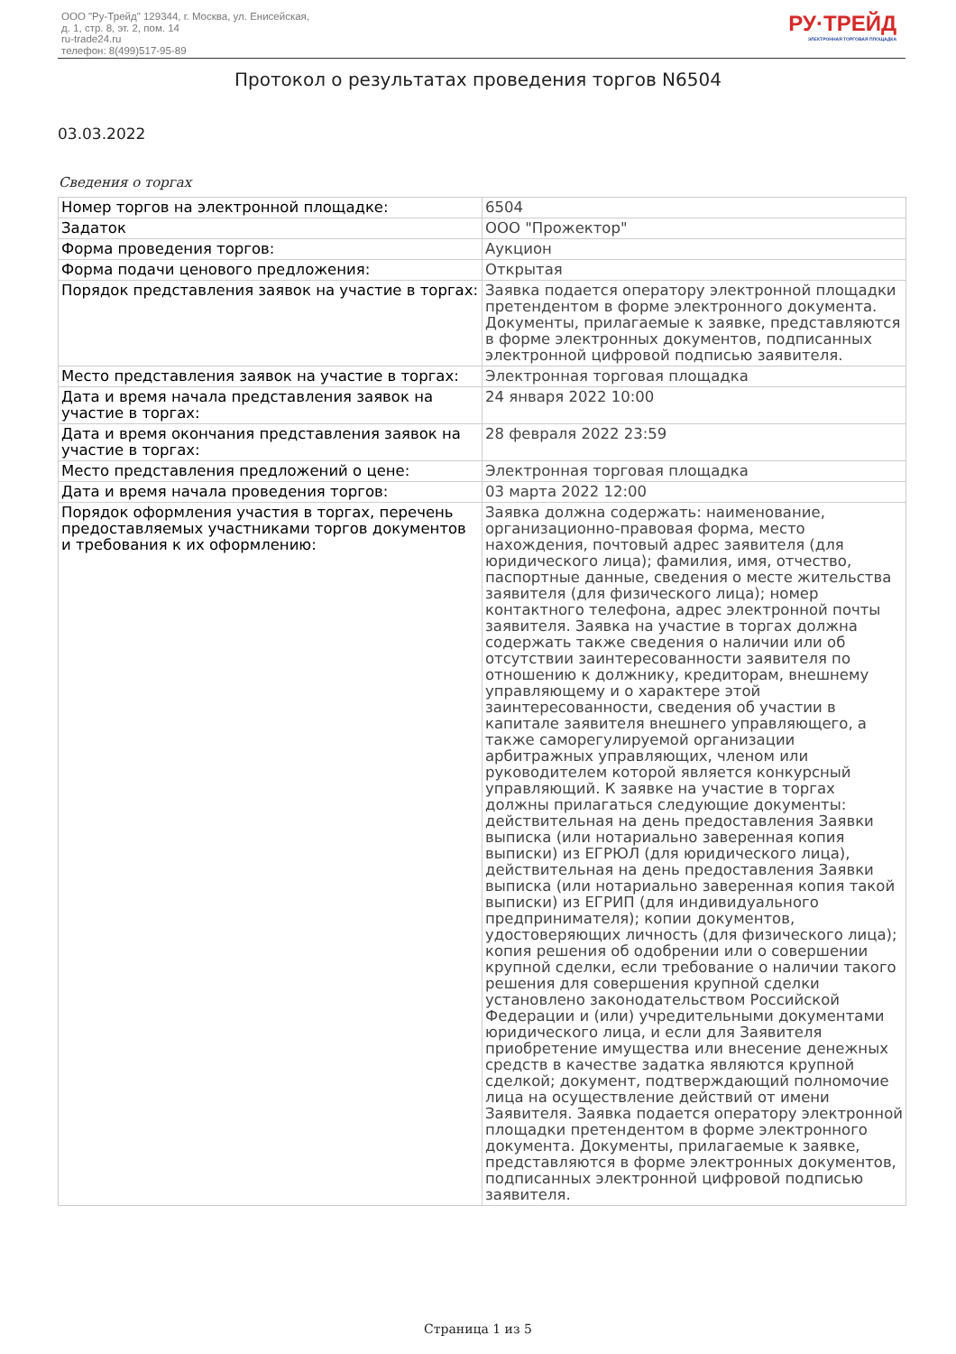ООО "Ру-Трейд" 129344, г. Москва, ул. Енисейская,
д. 1, стр. 8, эт. 2, пом. 14
ru-trade24.ru
телефон: 8(499)517-95-89
РУ·ТРЕЙД
ЭЛЕКТРОННАЯ ТОРГОВАЯ ПЛОЩАДКА
Протокол о результатах проведения торгов N6504
03.03.2022
Сведения о торгах
| Номер торгов на электронной площадке: | 6504 |
| Задаток | ООО "Прожектор" |
| Форма проведения торгов: | Аукцион |
| Форма подачи ценового предложения: | Открытая |
| Порядок представления заявок на участие в торгах: | Заявка подается оператору электронной площадки претендентом в форме электронного документа. Документы, прилагаемые к заявке, представляются в форме электронных документов, подписанных электронной цифровой подписью заявителя. |
| Место представления заявок на участие в торгах: | Электронная торговая площадка |
| Дата и время начала представления заявок на участие в торгах: | 24 января 2022 10:00 |
| Дата и время окончания представления заявок на участие в торгах: | 28 февраля 2022 23:59 |
| Место представления предложений о цене: | Электронная торговая площадка |
| Дата и время начала проведения торгов: | 03 марта 2022 12:00 |
| Порядок оформления участия в торгах, перечень предоставляемых участниками торгов документов и требования к их оформлению: | Заявка должна содержать: наименование, организационно-правовая форма, место нахождения, почтовый адрес заявителя (для юридического лица); фамилия, имя, отчество, паспортные данные, сведения о месте жительства заявителя (для физического лица); номер контактного телефона, адрес электронной почты заявителя. Заявка на участие в торгах должна содержать также сведения о наличии или об отсутствии заинтересованности заявителя по отношению к должнику, кредиторам, внешнему управляющему и о характере этой заинтересованности, сведения об участии в капитале заявителя внешнего управляющего, а также саморегулируемой организации арбитражных управляющих, членом или руководителем которой является конкурсный управляющий. К заявке на участие в торгах должны прилагаться следующие документы: действительная на день предоставления Заявки выписка (или нотариально заверенная копия выписки) из ЕГРЮЛ (для юридического лица), действительная на день предоставления Заявки выписка (или нотариально заверенная копия такой выписки) из ЕГРИП (для индивидуального предпринимателя); копии документов, удостоверяющих личность (для физического лица); копия решения об одобрении или о совершении крупной сделки, если требование о наличии такого решения для совершения крупной сделки установлено законодательством Российской Федерации и (или) учредительными документами юридического лица, и если для Заявителя приобретение имущества или внесение денежных средств в качестве задатка являются крупной сделкой; документ, подтверждающий полномочие лица на осуществление действий от имени Заявителя. Заявка подается оператору электронной площадки претендентом в форме электронного документа. Документы, прилагаемые к заявке, представляются в форме электронных документов, подписанных электронной цифровой подписью заявителя. |
Страница 1 из 5